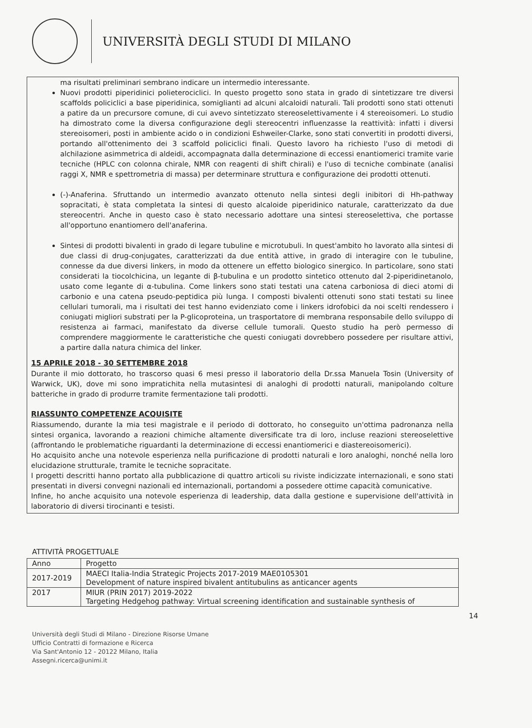UNIVERSITÀ DEGLI STUDI DI MILANO
ma risultati preliminari sembrano indicare un intermedio interessante.
Nuovi prodotti piperidinici polieterociclici. In questo progetto sono stata in grado di sintetizzare tre diversi scaffolds policiclici a base piperidinica, somiglianti ad alcuni alcaloidi naturali. Tali prodotti sono stati ottenuti a patire da un precursore comune, di cui avevo sintetizzato stereoselettivamente i 4 stereoisomeri. Lo studio ha dimostrato come la diversa configurazione degli stereocentri influenzasse la reattività: infatti i diversi stereoisomeri, posti in ambiente acido o in condizioni Eshweiler-Clarke, sono stati convertiti in prodotti diversi, portando all'ottenimento dei 3 scaffold policiclici finali. Questo lavoro ha richiesto l'uso di metodi di alchilazione asimmetrica di aldeidi, accompagnata dalla determinazione di eccessi enantiomerici tramite varie tecniche (HPLC con colonna chirale, NMR con reagenti di shift chirali) e l'uso di tecniche combinate (analisi raggi X, NMR e spettrometria di massa) per determinare struttura e configurazione dei prodotti ottenuti.
(-)-Anaferina. Sfruttando un intermedio avanzato ottenuto nella sintesi degli inibitori di Hh-pathway sopracitati, è stata completata la sintesi di questo alcaloide piperidinico naturale, caratterizzato da due stereocentri. Anche in questo caso è stato necessario adottare una sintesi stereoselettiva, che portasse all'opportuno enantiomero dell'anaferina.
Sintesi di prodotti bivalenti in grado di legare tubuline e microtubuli. In quest'ambito ho lavorato alla sintesi di due classi di drug-conjugates, caratterizzati da due entità attive, in grado di interagire con le tubuline, connesse da due diversi linkers, in modo da ottenere un effetto biologico sinergico. In particolare, sono stati considerati la tiocolchicina, un legante di β-tubulina e un prodotto sintetico ottenuto dal 2-piperidinetanolo, usato come legante di α-tubulina. Come linkers sono stati testati una catena carboniosa di dieci atomi di carbonio e una catena pseudo-peptidica più lunga. I composti bivalenti ottenuti sono stati testati su linee cellulari tumorali, ma i risultati dei test hanno evidenziato come i linkers idrofobici da noi scelti rendessero i coniugati migliori substrati per la P-glicoproteina, un trasportatore di membrana responsabile dello sviluppo di resistenza ai farmaci, manifestato da diverse cellule tumorali. Questo studio ha però permesso di comprendere maggiormente le caratteristiche che questi coniugati dovrebbero possedere per risultare attivi, a partire dalla natura chimica del linker.
15 APRILE 2018 - 30 SETTEMBRE 2018
Durante il mio dottorato, ho trascorso quasi 6 mesi presso il laboratorio della Dr.ssa Manuela Tosin (University of Warwick, UK), dove mi sono impratichita nella mutasintesi di analoghi di prodotti naturali, manipolando colture batteriche in grado di produrre tramite fermentazione tali prodotti.
RIASSUNTO COMPETENZE ACQUISITE
Riassumendo, durante la mia tesi magistrale e il periodo di dottorato, ho conseguito un'ottima padronanza nella sintesi organica, lavorando a reazioni chimiche altamente diversificate tra di loro, incluse reazioni stereoselettive (affrontando le problematiche riguardanti la determinazione di eccessi enantiomerici e diastereoisomerici).
Ho acquisito anche una notevole esperienza nella purificazione di prodotti naturali e loro analoghi, nonché nella loro elucidazione strutturale, tramite le tecniche sopracitate.
I progetti descritti hanno portato alla pubblicazione di quattro articoli su riviste indicizzate internazionali, e sono stati presentati in diversi convegni nazionali ed internazionali, portandomi a possedere ottime capacità comunicative.
Infine, ho anche acquisito una notevole esperienza di leadership, data dalla gestione e supervisione dell'attività in laboratorio di diversi tirocinanti e tesisti.
ATTIVITÀ PROGETTUALE
| Anno | Progetto |
| --- | --- |
| 2017-2019 | MAECI Italia-India Strategic Projects 2017-2019 MAE0105301 Development of nature inspired bivalent antitubulins as anticancer agents |
| 2017 | MIUR (PRIN 2017) 2019-2022 Targeting Hedgehog pathway: Virtual screening identification and sustainable synthesis of |
14
Università degli Studi di Milano - Direzione Risorse Umane
Ufficio Contratti di formazione e Ricerca
Via Sant'Antonio 12 - 20122 Milano, Italia
Assegni.ricerca@unimi.it